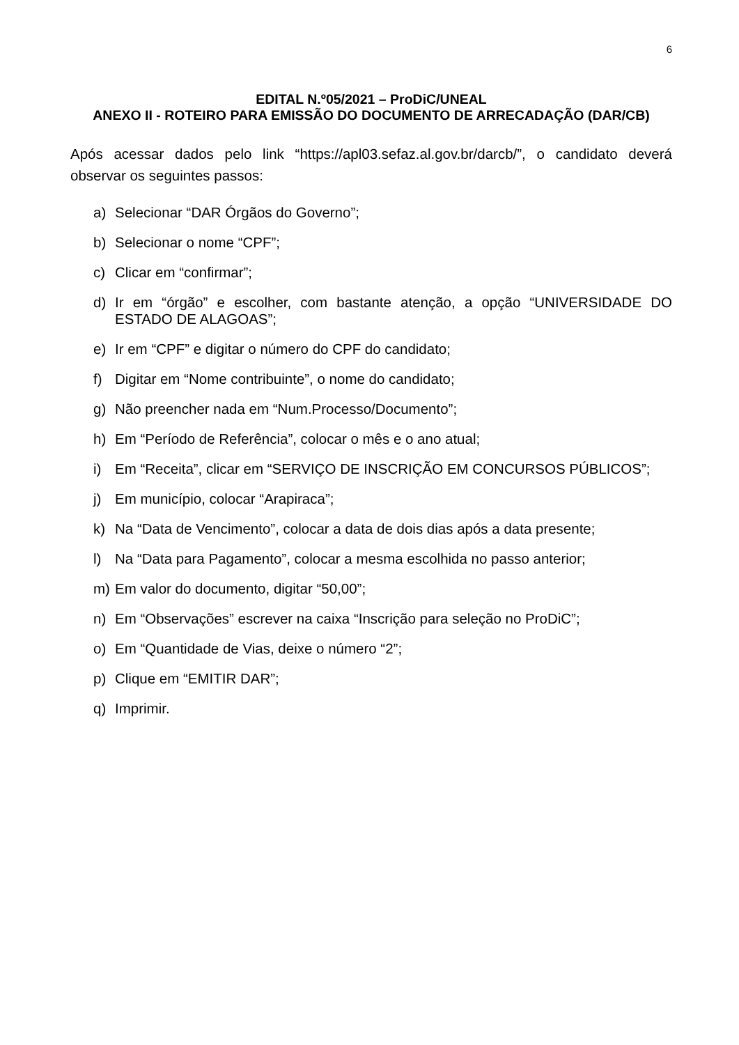6
EDITAL N.º05/2021 – ProDiC/UNEAL
ANEXO II - ROTEIRO PARA EMISSÃO DO DOCUMENTO DE ARRECADAÇÃO (DAR/CB)
Após acessar dados pelo link “https://apl03.sefaz.al.gov.br/darcb/”, o candidato deverá observar os seguintes passos:
a) Selecionar “DAR Órgãos do Governo”;
b) Selecionar o nome “CPF”;
c) Clicar em “confirmar”;
d) Ir em “órgão” e escolher, com bastante atenção, a opção “UNIVERSIDADE DO ESTADO DE ALAGOAS”;
e) Ir em “CPF” e digitar o número do CPF do candidato;
f) Digitar em “Nome contribuinte”, o nome do candidato;
g) Não preencher nada em “Num.Processo/Documento”;
h) Em “Período de Referência”, colocar o mês e o ano atual;
i) Em “Receita”, clicar em “SERVIÇO DE INSCRIÇÃO EM CONCURSOS PÚBLICOS”;
j) Em município, colocar “Arapiraca”;
k) Na “Data de Vencimento”, colocar a data de dois dias após a data presente;
l) Na “Data para Pagamento”, colocar a mesma escolhida no passo anterior;
m) Em valor do documento, digitar “50,00”;
n) Em “Observações” escrever na caixa “Inscrição para seleção no ProDiC”;
o) Em “Quantidade de Vias, deixe o número “2”;
p) Clique em “EMITIR DAR”;
q) Imprimir.